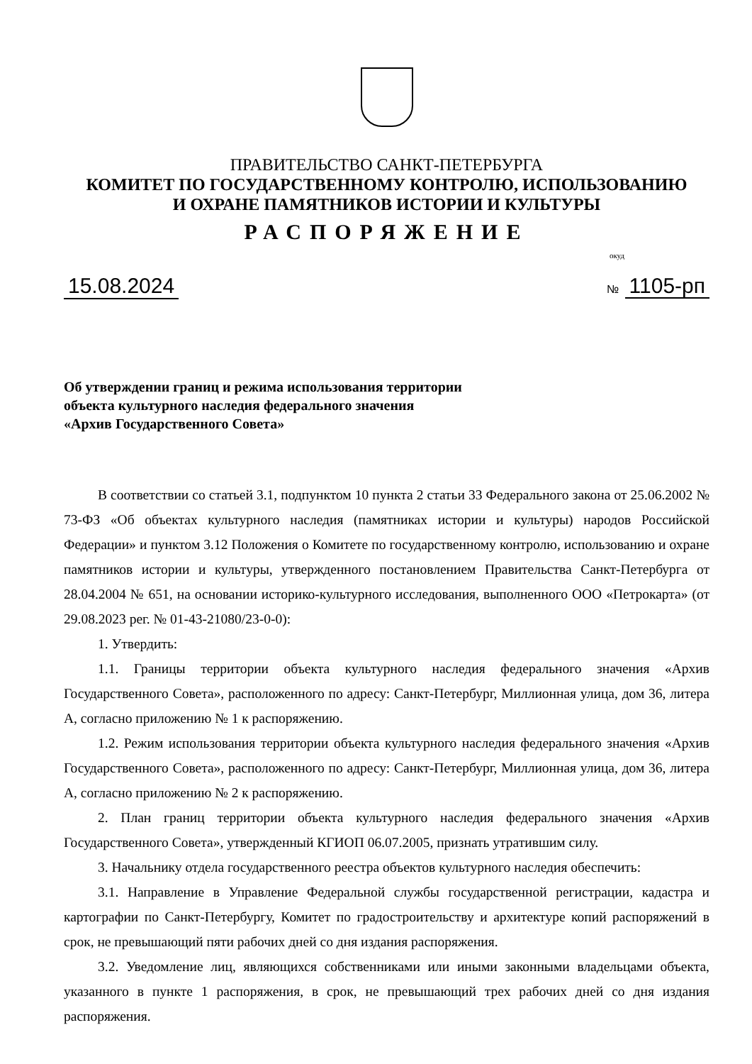ПРАВИТЕЛЬСТВО САНКТ-ПЕТЕРБУРГА
КОМИТЕТ ПО ГОСУДАРСТВЕННОМУ КОНТРОЛЮ, ИСПОЛЬЗОВАНИЮ
И ОХРАНЕ ПАМЯТНИКОВ ИСТОРИИ И КУЛЬТУРЫ
РАСПОРЯЖЕНИЕ
окуд
15.08.2024
№ 1105-рп
Об утверждении границ и режима использования территории
объекта культурного наследия федерального значения
«Архив Государственного Совета»
В соответствии со статьей 3.1, подпунктом 10 пункта 2 статьи 33 Федерального закона от 25.06.2002 № 73-ФЗ «Об объектах культурного наследия (памятниках истории и культуры) народов Российской Федерации» и пунктом 3.12 Положения о Комитете по государственному контролю, использованию и охране памятников истории и культуры, утвержденного постановлением Правительства Санкт-Петербурга от 28.04.2004 № 651, на основании историко-культурного исследования, выполненного ООО «Петрокарта» (от 29.08.2023 рег. № 01-43-21080/23-0-0):
1. Утвердить:
1.1. Границы территории объекта культурного наследия федерального значения «Архив Государственного Совета», расположенного по адресу: Санкт-Петербург, Миллионная улица, дом 36, литера А, согласно приложению № 1 к распоряжению.
1.2. Режим использования территории объекта культурного наследия федерального значения «Архив Государственного Совета», расположенного по адресу: Санкт-Петербург, Миллионная улица, дом 36, литера А, согласно приложению № 2 к распоряжению.
2. План границ территории объекта культурного наследия федерального значения «Архив Государственного Совета», утвержденный КГИОП 06.07.2005, признать утратившим силу.
3. Начальнику отдела государственного реестра объектов культурного наследия обеспечить:
3.1. Направление в Управление Федеральной службы государственной регистрации, кадастра и картографии по Санкт-Петербургу, Комитет по градостроительству и архитектуре копий распоряжений в срок, не превышающий пяти рабочих дней со дня издания распоряжения.
3.2. Уведомление лиц, являющихся собственниками или иными законными владельцами объекта, указанного в пункте 1 распоряжения, в срок, не превышающий трех рабочих дней со дня издания распоряжения.